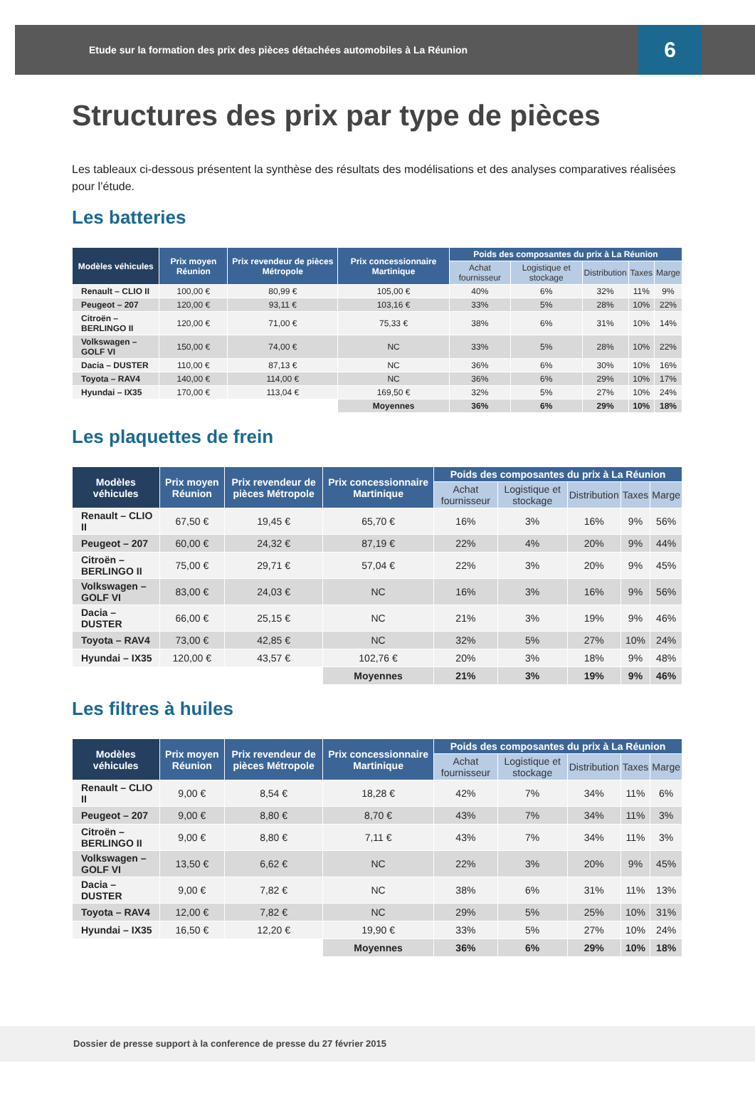Etude sur la formation des prix des pièces détachées automobiles à La Réunion 6
Structures des prix par type de pièces
Les tableaux ci-dessous présentent la synthèse des résultats des modélisations et des analyses comparatives réalisées pour l’étude.
Les batteries
| Modèles véhicules | Prix moyen Réunion | Prix revendeur de pièces Métropole | Prix concessionnaire Martinique | Poids des composantes du prix à La Réunion | | | | |
| --- | --- | --- | --- | --- | --- | --- | --- | --- |
| | | | | Achat fournisseur | Logistique et stockage | Distribution | Taxes | Marge |
| Renault – CLIO II | 100,00 € | 80,99 € | 105,00 € | 40% | 6% | 32% | 11% | 9% |
| Peugeot – 207 | 120,00 € | 93,11 € | 103,16 € | 33% | 5% | 28% | 10% | 22% |
| Citroën – BERLINGO II | 120,00 € | 71,00 € | 75,33 € | 38% | 6% | 31% | 10% | 14% |
| Volkswagen – GOLF VI | 150,00 € | 74,00 € | NC | 33% | 5% | 28% | 10% | 22% |
| Dacia – DUSTER | 110,00 € | 87,13 € | NC | 36% | 6% | 30% | 10% | 16% |
| Toyota – RAV4 | 140,00 € | 114,00 € | NC | 36% | 6% | 29% | 10% | 17% |
| Hyundai – IX35 | 170,00 € | 113,04 € | 169,50 € | 32% | 5% | 27% | 10% | 24% |
| | | | Moyennes | 36% | 6% | 29% | 10% | 18% |
Les plaquettes de frein
| Modèles véhicules | Prix moyen Réunion | Prix revendeur de pièces Métropole | Prix concessionnaire Martinique | Poids des composantes du prix à La Réunion | | | | |
| --- | --- | --- | --- | --- | --- | --- | --- | --- |
| | | | | Achat fournisseur | Logistique et stockage | Distribution | Taxes | Marge |
| Renault – CLIO II | 67,50 € | 19,45 € | 65,70 € | 16% | 3% | 16% | 9% | 56% |
| Peugeot – 207 | 60,00 € | 24,32 € | 87,19 € | 22% | 4% | 20% | 9% | 44% |
| Citroën – BERLINGO II | 75,00 € | 29,71 € | 57,04 € | 22% | 3% | 20% | 9% | 45% |
| Volkswagen – GOLF VI | 83,00 € | 24,03 € | NC | 16% | 3% | 16% | 9% | 56% |
| Dacia – DUSTER | 66,00 € | 25,15 € | NC | 21% | 3% | 19% | 9% | 46% |
| Toyota – RAV4 | 73,00 € | 42,85 € | NC | 32% | 5% | 27% | 10% | 24% |
| Hyundai – IX35 | 120,00 € | 43,57 € | 102,76 € | 20% | 3% | 18% | 9% | 48% |
| | | | Moyennes | 21% | 3% | 19% | 9% | 46% |
Les filtres à huiles
| Modèles véhicules | Prix moyen Réunion | Prix revendeur de pièces Métropole | Prix concessionnaire Martinique | Poids des composantes du prix à La Réunion | | | | |
| --- | --- | --- | --- | --- | --- | --- | --- | --- |
| | | | | Achat fournisseur | Logistique et stockage | Distribution | Taxes | Marge |
| Renault – CLIO II | 9,00 € | 8,54 € | 18,28 € | 42% | 7% | 34% | 11% | 6% |
| Peugeot – 207 | 9,00 € | 8,80 € | 8,70 € | 43% | 7% | 34% | 11% | 3% |
| Citroën – BERLINGO II | 9,00 € | 8,80 € | 7,11 € | 43% | 7% | 34% | 11% | 3% |
| Volkswagen – GOLF VI | 13,50 € | 6,62 € | NC | 22% | 3% | 20% | 9% | 45% |
| Dacia – DUSTER | 9,00 € | 7,82 € | NC | 38% | 6% | 31% | 11% | 13% |
| Toyota – RAV4 | 12,00 € | 7,82 € | NC | 29% | 5% | 25% | 10% | 31% |
| Hyundai – IX35 | 16,50 € | 12,20 € | 19,90 € | 33% | 5% | 27% | 10% | 24% |
| | | | Moyennes | 36% | 6% | 29% | 10% | 18% |
Dossier de presse support à la conference de presse du 27 février 2015